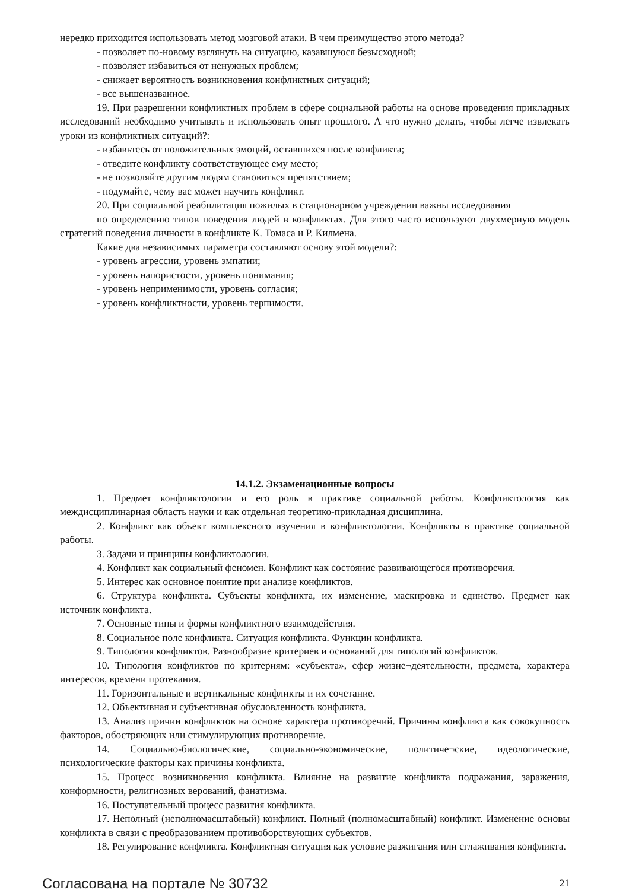нередко приходится использовать метод мозговой атаки. В чем преимущество этого метода?
- позволяет по-новому взглянуть на ситуацию, казавшуюся безысходной;
- позволяет избавиться от ненужных проблем;
- снижает вероятность возникновения конфликтных ситуаций;
- все вышеназванное.
19. При разрешении конфликтных проблем в сфере социальной работы на основе проведения прикладных исследований необходимо учитывать и использовать опыт прошлого. А что нужно делать, чтобы легче извлекать уроки из конфликтных ситуаций?:
- избавьтесь от положительных эмоций, оставшихся после конфликта;
- отведите конфликту соответствующее ему место;
- не позволяйте другим людям становиться препятствием;
- подумайте, чему вас может научить конфликт.
20. При социальной реабилитация пожилых в стационарном учреждении важны исследования
по определению типов поведения людей в конфликтах. Для этого часто используют двухмерную модель стратегий поведения личности в конфликте К. Томаса и Р. Килмена.
Какие два независимых параметра составляют основу этой модели?:
- уровень агрессии, уровень эмпатии;
- уровень напористости, уровень понимания;
- уровень неприменимости, уровень согласия;
- уровень конфликтности, уровень терпимости.
14.1.2. Экзаменационные вопросы
1. Предмет конфликтологии и его роль в практике социальной работы. Конфликтология как междисциплинарная область науки и как отдельная теоретико-прикладная дисциплина.
2. Конфликт как объект комплексного изучения в конфликтологии. Конфликты в практике социальной работы.
3. Задачи и принципы конфликтологии.
4. Конфликт как социальный феномен. Конфликт как состояние развивающегося противоречия.
5. Интерес как основное понятие при анализе конфликтов.
6. Структура конфликта. Субъекты конфликта, их изменение, маскировка и единство. Предмет как источник конфликта.
7. Основные типы и формы конфликтного взаимодействия.
8. Социальное поле конфликта. Ситуация конфликта. Функции конфликта.
9. Типология конфликтов. Разнообразие критериев и оснований для типологий конфликтов.
10. Типология конфликтов по критериям: «субъекта», сфер жизне¬деятельности, предмета, характера интересов, времени протекания.
11. Горизонтальные и вертикальные конфликты и их сочетание.
12. Объективная и субъективная обусловленность конфликта.
13. Анализ причин конфликтов на основе характера противоречий. Причины конфликта как совокупность факторов, обостряющих или стимулирующих противоречие.
14. Социально-биологические, социально-экономические, политиче¬ские, идеологические, психологические факторы как причины конфликта.
15. Процесс возникновения конфликта. Влияние на развитие конфликта подражания, заражения, конформности, религиозных верований, фанатизма.
16. Поступательный процесс развития конфликта.
17. Неполный (неполномасштабный) конфликт. Полный (полномасштабный) конфликт. Изменение основы конфликта в связи с преобразованием противоборствующих субъектов.
18. Регулирование конфликта. Конфликтная ситуация как условие разжигания или сглаживания конфликта.
Согласована на портале № 30732 21